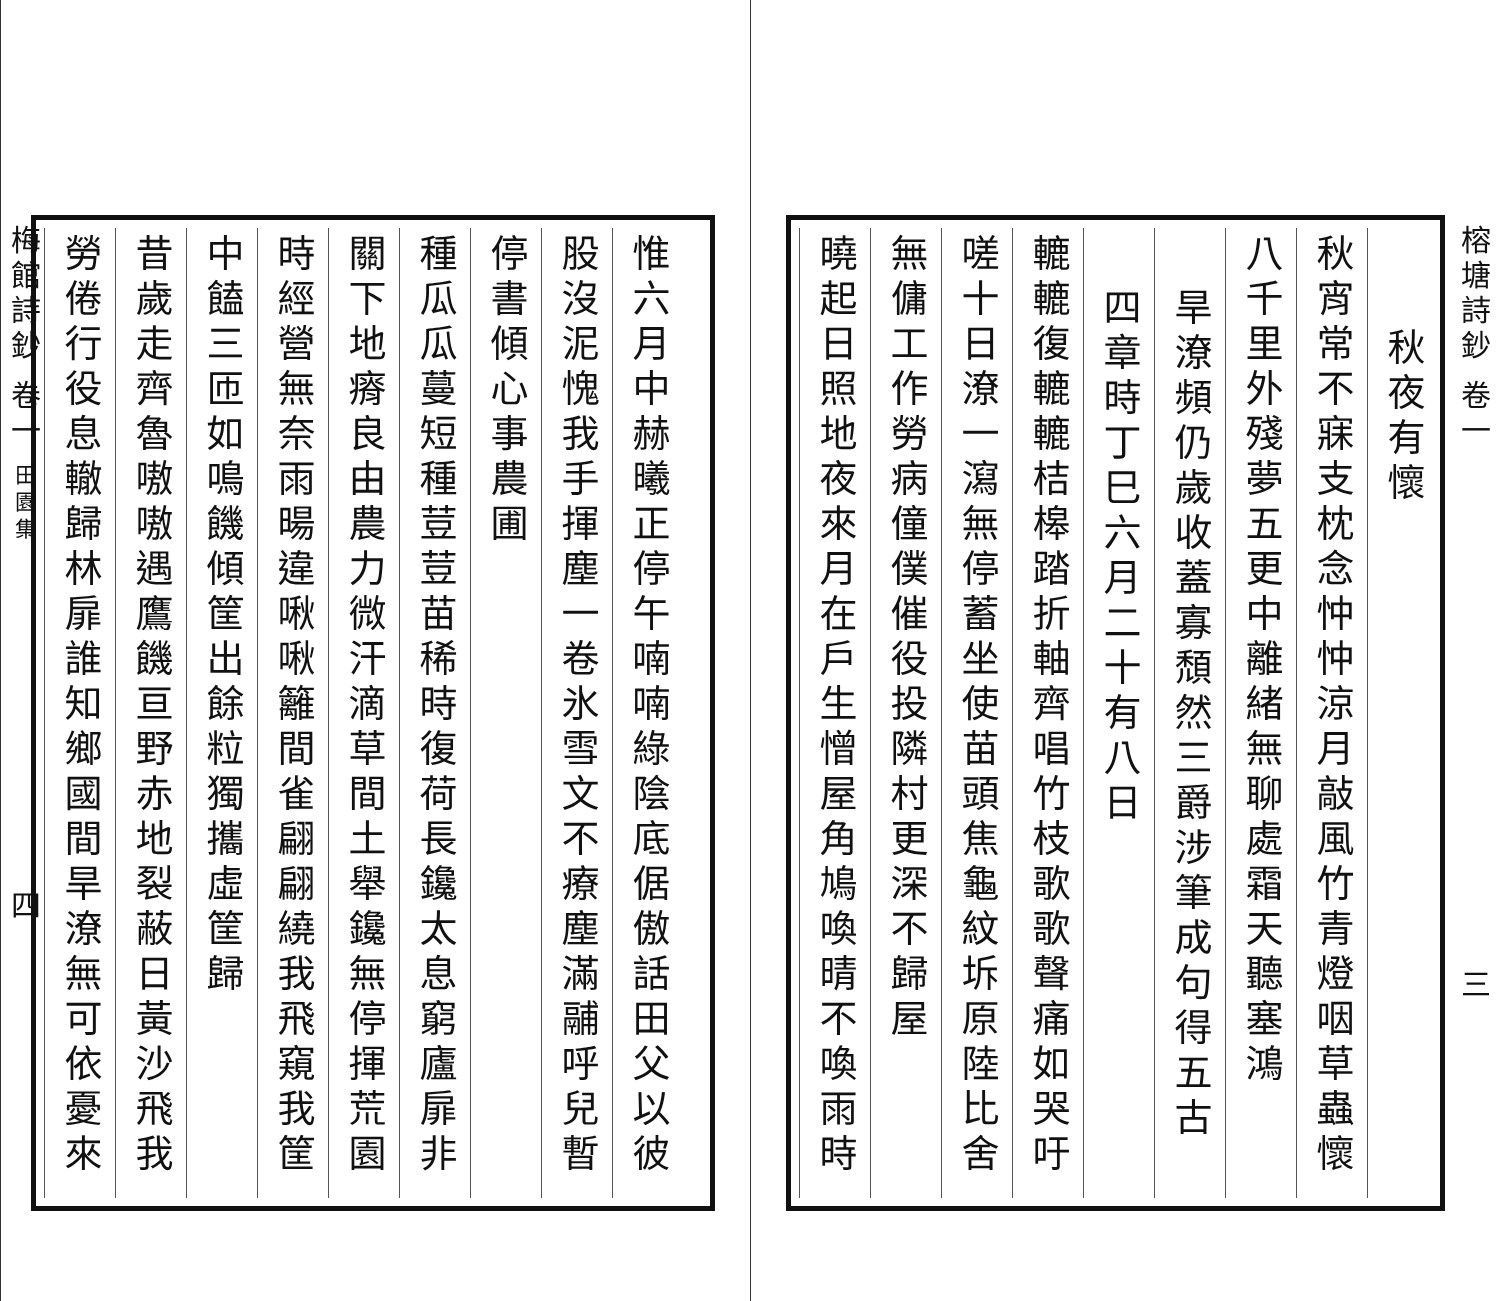榕塘詩鈔 卷一 　　　　　　　　　　　　　　 三
秋夜有懷
秋宵常不寐支枕念忡忡涼月敲風竹青燈咽草蟲懷
八千里外殘夢五更中離緒無聊處霜天聽塞鴻
旱潦頻仍歲收蓋寡頹然三爵涉筆成句得五古
四章時丁巳六月二十有八日
轆轆復轆轆桔槔踏折軸齊唱竹枝歌歌聲痛如哭吁
嗟十日潦一瀉無停蓄坐使苗頭焦龜紋坼原陸比舍
無傭工作勞病僮僕催役投隣村更深不歸屋
曉起日照地夜來月在戶生憎屋角鳩喚晴不喚雨時
惟六月中赫曦正停午喃喃綠陰底倨傲話田父以彼
股沒泥愧我手揮塵一卷氷雪文不療塵滿鬴呼兒暫
停書傾心事農圃
種瓜瓜蔓短種荳荳苗稀時復荷長鑱太息窮廬扉非
關下地瘠良由農力微汗滴草間土舉鑱無停揮荒園
時經營無奈雨暘違啾啾籬間雀翩翩繞我飛窺我筐
中饁三匝如鳴饑傾筐出餘粒獨攜虛筐歸
昔歲走齊魯嗷嗷遇鷹饑亘野赤地裂蔽日黃沙飛我
勞倦行役息轍歸林扉誰知鄉國間旱潦無可依憂來
梅館詩鈔 卷一 田園集 　　　　　　　　　 四